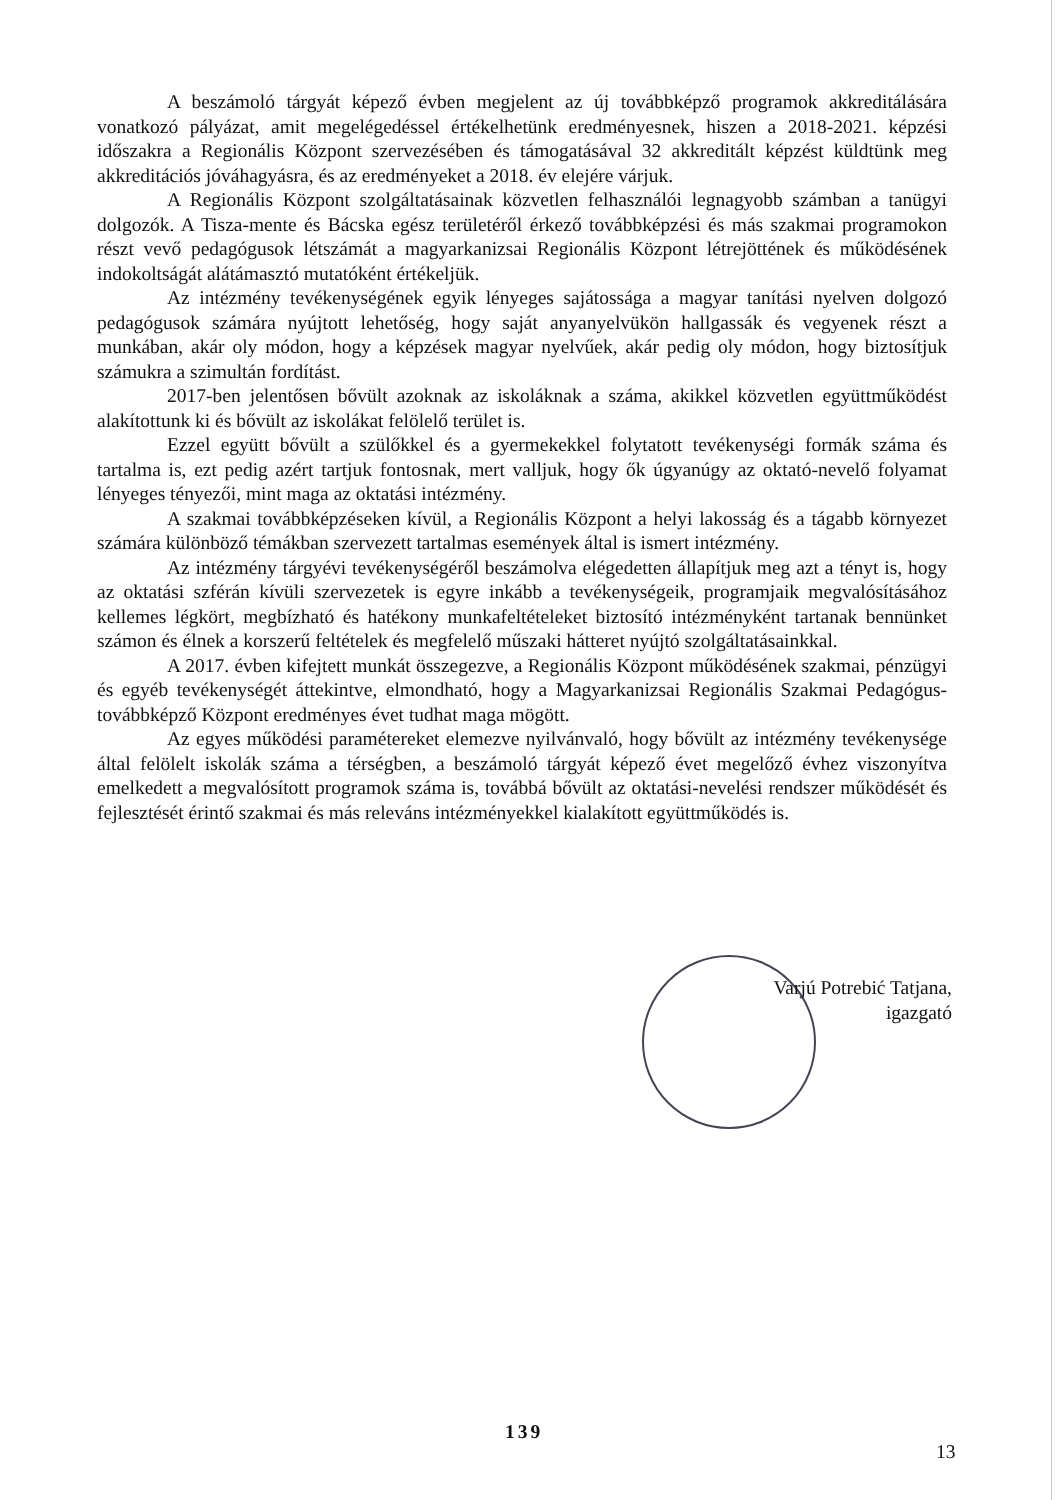A beszámoló tárgyát képező évben megjelent az új továbbképző programok akkreditálására vonatkozó pályázat, amit megelégedéssel értékelhetünk eredményesnek, hiszen a 2018-2021. képzési időszakra a Regionális Központ szervezésében és támogatásával 32 akkreditált képzést küldtünk meg akkreditációs jóváhagyásra, és az eredményeket a 2018. év elejére várjuk.
A Regionális Központ szolgáltatásainak közvetlen felhasználói legnagyobb számban a tanügyi dolgozók. A Tisza-mente és Bácska egész területéről érkező továbbképzési és más szakmai programokon részt vevő pedagógusok létszámát a magyarkanizsai Regionális Központ létrejöttének és működésének indokoltságát alátámasztó mutatóként értékeljük.
Az intézmény tevékenységének egyik lényeges sajátossága a magyar tanítási nyelven dolgozó pedagógusok számára nyújtott lehetőség, hogy saját anyanyelvükön hallgassák és vegyenek részt a munkában, akár oly módon, hogy a képzések magyar nyelvűek, akár pedig oly módon, hogy biztosítjuk számukra a szimultán fordítást.
2017-ben jelentősen bővült azoknak az iskoláknak a száma, akikkel közvetlen együttműködést alakítottunk ki és bővült az iskolákat felölelő terület is.
Ezzel együtt bővült a szülőkkel és a gyermekekkel folytatott tevékenységi formák száma és tartalma is, ezt pedig azért tartjuk fontosnak, mert valljuk, hogy ők úgyanúgy az oktató-nevelő folyamat lényeges tényezői, mint maga az oktatási intézmény.
A szakmai továbbképzéseken kívül, a Regionális Központ a helyi lakosság és a tágabb környezet számára különböző témákban szervezett tartalmas események által is ismert intézmény.
Az intézmény tárgyévi tevékenységéről beszámolva elégedetten állapítjuk meg azt a tényt is, hogy az oktatási szférán kívüli szervezetek is egyre inkább a tevékenységeik, programjaik megvalósításához kellemes légkört, megbízható és hatékony munkafeltételeket biztosító intézményként tartanak bennünket számon és élnek a korszerű feltételek és megfelelő műszaki hátteret nyújtó szolgáltatásainkkal.
A 2017. évben kifejtett munkát összegezve, a Regionális Központ működésének szakmai, pénzügyi és egyéb tevékenységét áttekintve, elmondható, hogy a Magyarkanizsai Regionális Szakmai Pedagógus-továbbképző Központ eredményes évet tudhat maga mögött.
Az egyes működési paramétereket elemezve nyilvánvaló, hogy bővült az intézmény tevékenysége által felölelt iskolák száma a térségben, a beszámoló tárgyát képező évet megelőző évhez viszonyítva emelkedett a megvalósított programok száma is, továbbá bővült az oktatási-nevelési rendszer működését és fejlesztését érintő szakmai és más releváns intézményekkel kialakított együttműködés is.
Varjú Potrebić Tatjana,
igazgató
139
13